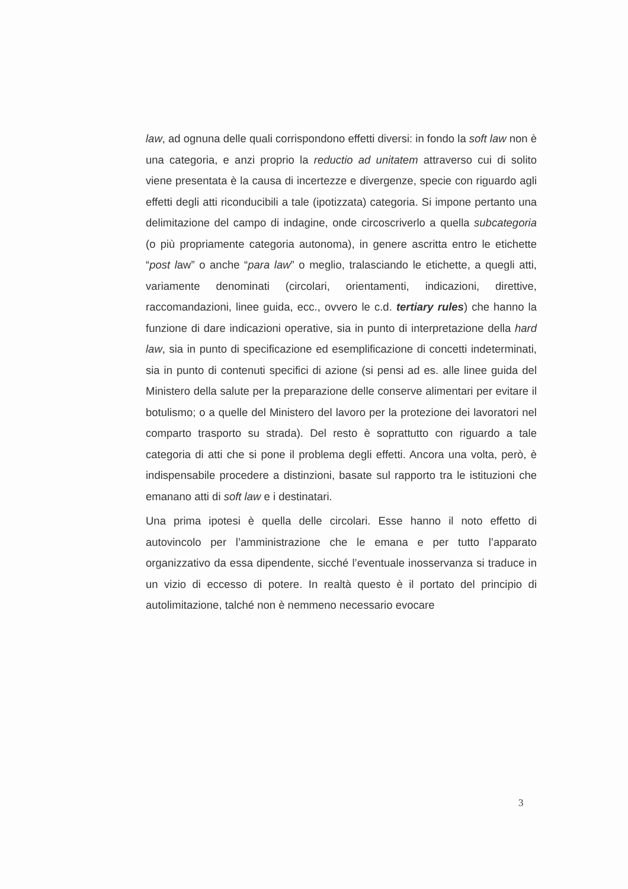law, ad ognuna delle quali corrispondono effetti diversi: in fondo la soft law non è una categoria, e anzi proprio la reductio ad unitatem attraverso cui di solito viene presentata è la causa di incertezze e divergenze, specie con riguardo agli effetti degli atti riconducibili a tale (ipotizzata) categoria. Si impone pertanto una delimitazione del campo di indagine, onde circoscriverlo a quella subcategoria (o più propriamente categoria autonoma), in genere ascritta entro le etichette “post law” o anche “para law” o meglio, tralasciando le etichette, a quegli atti, variamente denominati (circolari, orientamenti, indicazioni, direttive, raccomandazioni, linee guida, ecc., ovvero le c.d. tertiary rules) che hanno la funzione di dare indicazioni operative, sia in punto di interpretazione della hard law, sia in punto di specificazione ed esemplificazione di concetti indeterminati, sia in punto di contenuti specifici di azione (si pensi ad es. alle linee guida del Ministero della salute per la preparazione delle conserve alimentari per evitare il botulismo; o a quelle del Ministero del lavoro per la protezione dei lavoratori nel comparto trasporto su strada). Del resto è soprattutto con riguardo a tale categoria di atti che si pone il problema degli effetti. Ancora una volta, però, è indispensabile procedere a distinzioni, basate sul rapporto tra le istituzioni che emanano atti di soft law e i destinatari.
Una prima ipotesi è quella delle circolari. Esse hanno il noto effetto di autovincolo per l’amministrazione che le emana e per tutto l’apparato organizzativo da essa dipendente, sicché l’eventuale inosservanza si traduce in un vizio di eccesso di potere. In realtà questo è il portato del principio di autolimitazione, talché non è nemmeno necessario evocare
3